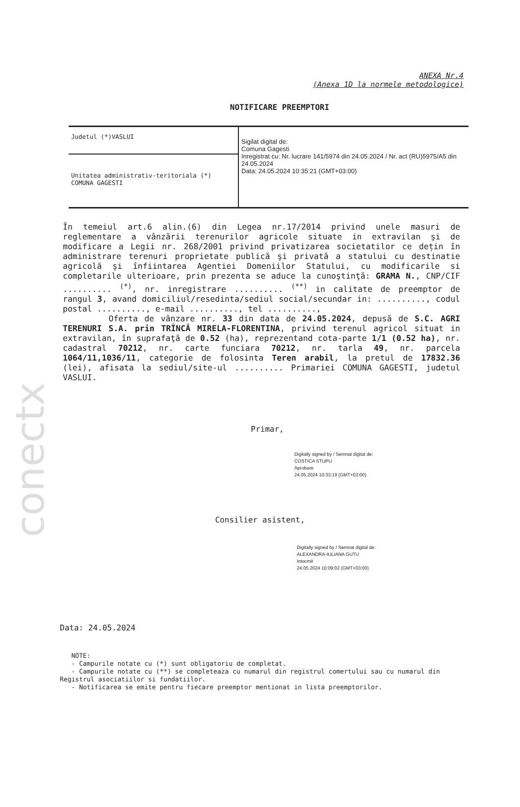conectx
ANEXA Nr.4
(Anexa 1D la normele metodologice)
NOTIFICARE PREEMPTORI
| Judetul (*)VASLUI | Sigilat digital de: Comuna Gagesti Inregistrat cu: Nr. lucrare 141/5974 din 24.05.2024 / Nr. act (RU)5975/A5 din 24.05.2024 Data: 24.05.2024 10:35:21 (GMT+03:00) |
| Unitatea administrativ-teritoriala (*) COMUNA GAGESTI | |
În temeiul art.6 alin.(6) din Legea nr.17/2014 privind unele masuri de reglementare a vânzării terenurilor agricole situate in extravilan şi de modificare a Legii nr. 268/2001 privind privatizarea societatilor ce dețin în administrare terenuri proprietate publică şi privată a statului cu destinatie agricolă şi înfiintarea Agentiei Domeniilor Statului, cu modificarile si completarile ulterioare, prin prezenta se aduce la cunoştinţă: GRAMA N., CNP/CIF .......... <sup>(*)</sup>, nr. inregistrare .......... <sup>(**)</sup> in calitate de preemptor de rangul 3, avand domiciliul/resedinta/sediul social/secundar in: .........., codul postal .........., e-mail .........., tel ..........,
Oferta de vânzare nr. 33 din data de 24.05.2024, depusă de S.C. AGRI TERENURI S.A. prin TRÎNCĂ MIRELA-FLORENTINA, privind terenul agricol situat in extravilan, în suprafaţă de 0.52 (ha), reprezentand cota-parte 1/1 (0.52 ha), nr. cadastral 70212, nr. carte funciara 70212, nr. tarla 49, nr. parcela 1064/11,1036/11, categorie de folosinta Teren arabil, la pretul de 17832.36 (lei), afisata la sediul/site-ul .......... Primariei COMUNA GAGESTI, judetul VASLUI.
Primar,
Digitally signed by / Semnat digital de:
COSTICA STUPU
Aprobare
24.05.2024 10:33:19 (GMT+03:00)
Consilier asistent,
Digitally signed by / Semnat digital de:
ALEXANDRA-IULIANA GUTU
Intocmit
24.05.2024 10:09:02 (GMT+03:00)
Data: 24.05.2024
NOTE:
- Campurile notate cu (*) sunt obligatoriu de completat.
- Campurile notate cu (**) se completeaza cu numarul din registrul comertului sau cu numarul din Registrul asociatiilor si fundatiilor.
- Notificarea se emite pentru fiecare preemptor mentionat in lista preemptorilor.